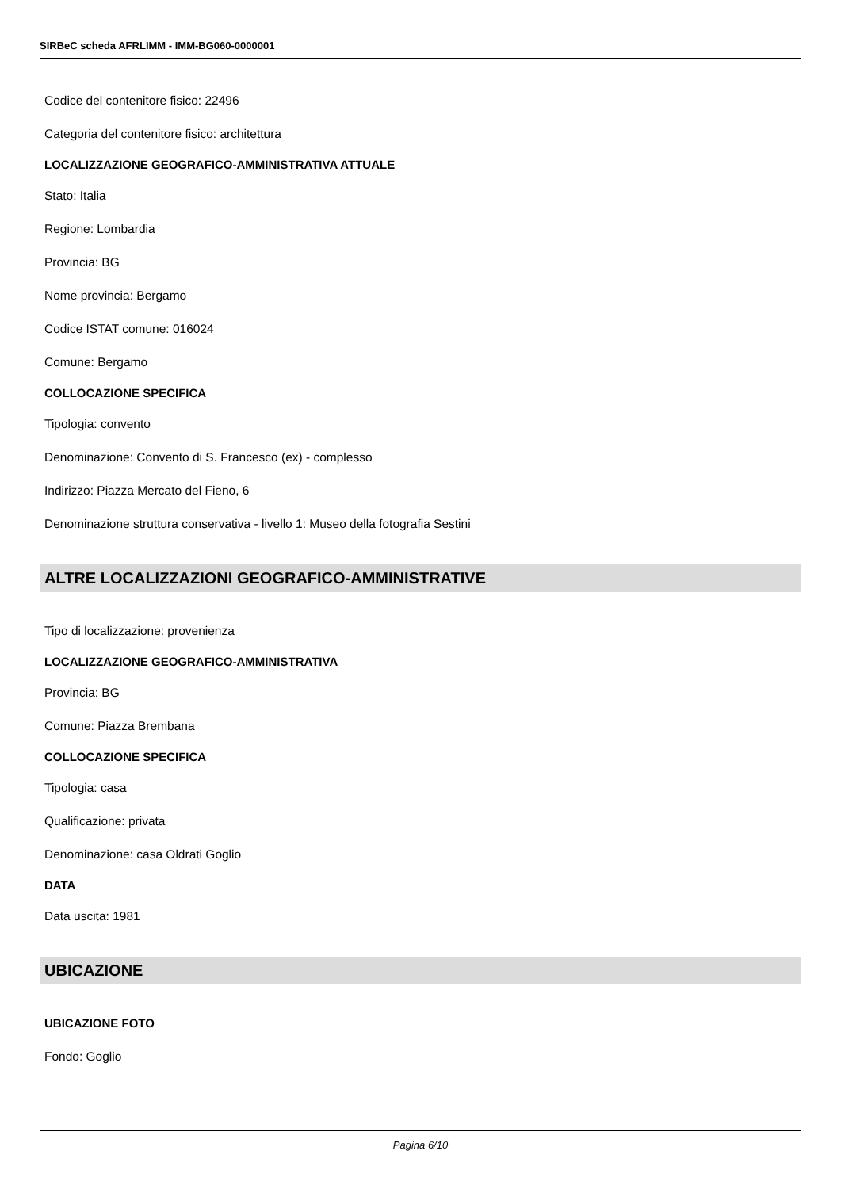SIRBeC scheda AFRLIMM - IMM-BG060-0000001
Codice del contenitore fisico: 22496
Categoria del contenitore fisico: architettura
LOCALIZZAZIONE GEOGRAFICO-AMMINISTRATIVA ATTUALE
Stato: Italia
Regione: Lombardia
Provincia: BG
Nome provincia: Bergamo
Codice ISTAT comune: 016024
Comune: Bergamo
COLLOCAZIONE SPECIFICA
Tipologia: convento
Denominazione: Convento di S. Francesco (ex) - complesso
Indirizzo: Piazza Mercato del Fieno, 6
Denominazione struttura conservativa - livello 1: Museo della fotografia Sestini
ALTRE LOCALIZZAZIONI GEOGRAFICO-AMMINISTRATIVE
Tipo di localizzazione: provenienza
LOCALIZZAZIONE GEOGRAFICO-AMMINISTRATIVA
Provincia: BG
Comune: Piazza Brembana
COLLOCAZIONE SPECIFICA
Tipologia: casa
Qualificazione: privata
Denominazione: casa Oldrati Goglio
DATA
Data uscita: 1981
UBICAZIONE
UBICAZIONE FOTO
Fondo: Goglio
Pagina 6/10